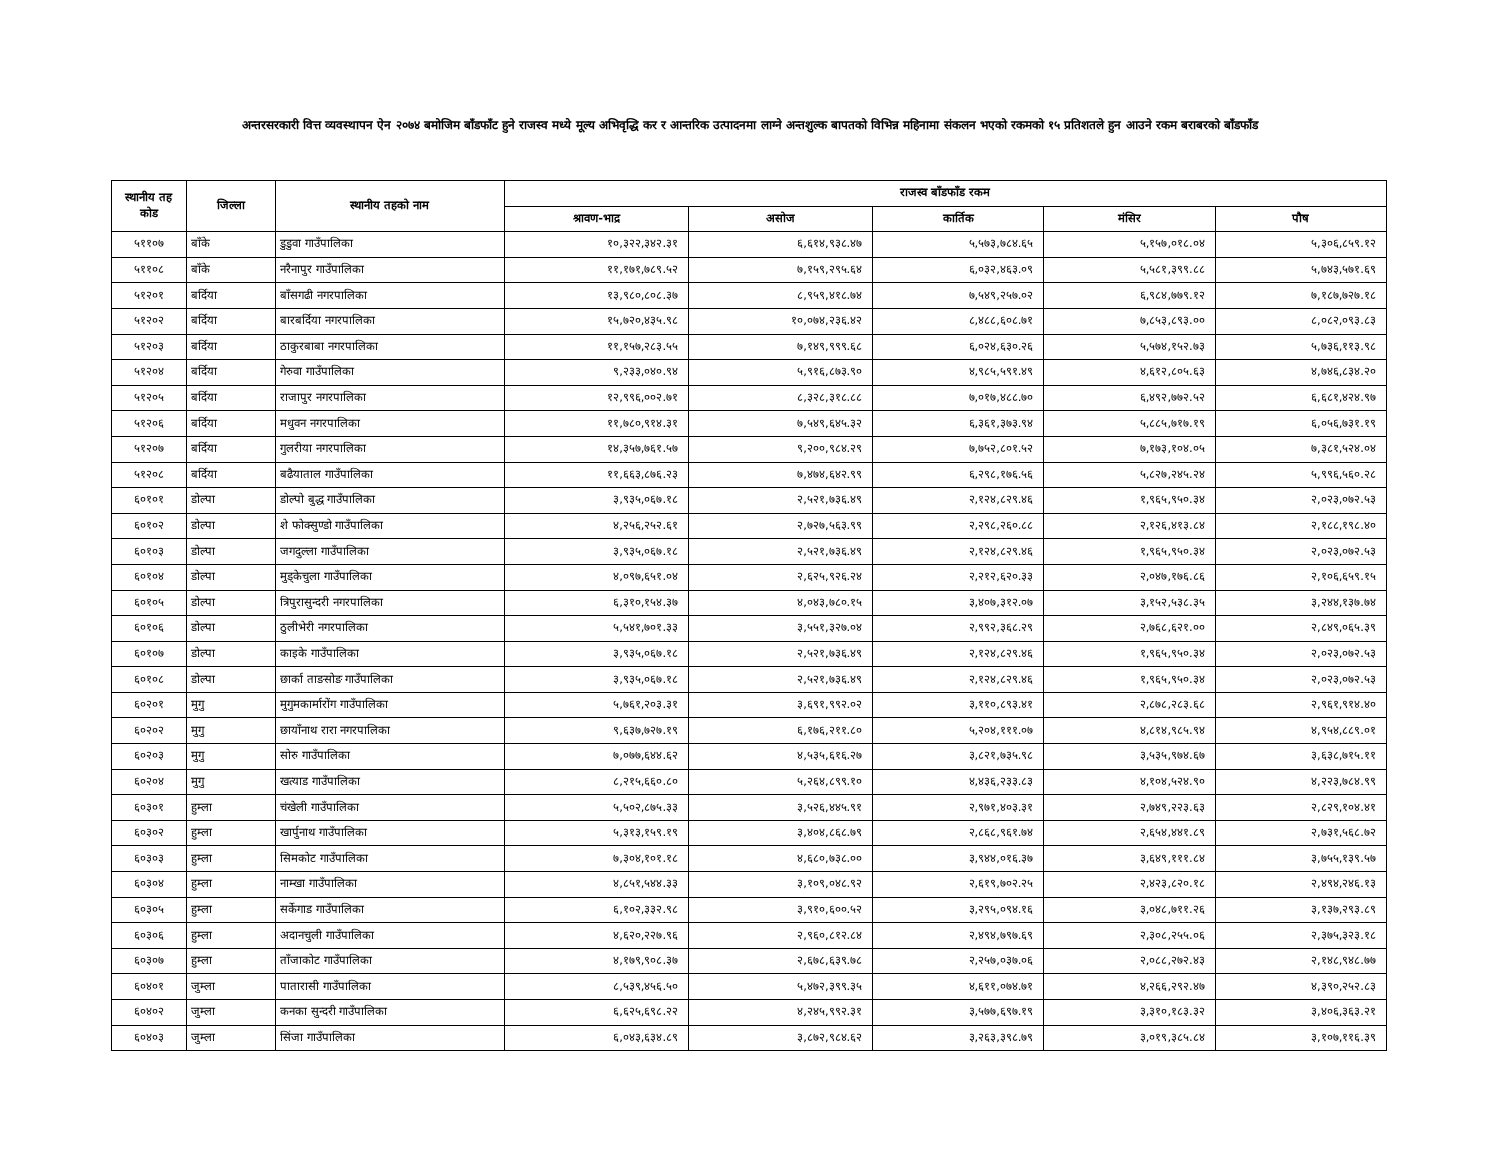अन्तरसरकारी वित्त व्यवस्थापन ऐन २०७४ बमोजिम बाँडफाँट हुने राजस्व मध्ये मूल्य अभिवृद्धि कर र आन्तरिक उत्पादनमा लाग्ने अन्तशुल्क बापतको विभिन्न महिनामा संकलन भएको रकमको १५ प्रतिशतले हुन आउने रकम बराबरको बाँडफाँड
| स्थानीय तह कोड | जिल्ला | स्थानीय तहको नाम | राजस्व बाँडफाँड रकम | | | | |
| --- | --- | --- | --- | --- | --- | --- | --- |
| | | | श्रावण-भाद्र | असोज | कार्तिक | मंसिर | पौष |
| ५११०७ | बाँके | डुडुवा गाउँपालिका | १०,३२२,३४२.३१ | ६,६१४,९३८.४७ | ५,५७३,७८४.६५ | ५,१५७,०१८.०४ | ५,३०६,८५९.१२ |
| ५११०८ | बाँके | नरैनापुर गाउँपालिका | ११,१७१,७८९.५२ | ७,१५९,२९५.६४ | ६,०३२,४६३.०९ | ५,५८१,३९९.८८ | ५,७४३,५७१.६९ |
| ५१२०१ | बर्दिया | बाँसगढी नगरपालिका | १३,९८०,८०८.३७ | ८,९५९,४१८.७४ | ७,५४९,२५७.०२ | ६,९८४,७७९.१२ | ७,१८७,७२७.१८ |
| ५१२०२ | बर्दिया | बारबर्दिया नगरपालिका | १५,७२०,४३५.९८ | १०,०७४,२३६.४२ | ८,४८८,६०८.७१ | ७,८५३,८९३.०० | ८,०८२,०९३.८३ |
| ५१२०३ | बर्दिया | ठाकुरबाबा नगरपालिका | ११,१५७,२८३.५५ | ७,१४९,९९९.६८ | ६,०२४,६३०.२६ | ५,५७४,१५२.७३ | ५,७३६,११३.९८ |
| ५१२०४ | बर्दिया | गेरुवा गाउँपालिका | ९,२३३,०४०.९४ | ५,९१६,८७३.९० | ४,९८५,५९१.४९ | ४,६१२,८०५.६३ | ४,७४६,८३४.२० |
| ५१२०५ | बर्दिया | राजापुर नगरपालिका | १२,९९६,००२.७१ | ८,३२८,३१८.८८ | ७,०१७,४८८.७० | ६,४९२,७७२.५२ | ६,६८१,४२४.९७ |
| ५१२०६ | बर्दिया | मधुवन नगरपालिका | ११,७८०,९१४.३१ | ७,५४९,६४५.३२ | ६,३६१,३७३.९४ | ५,८८५,७१७.१९ | ६,०५६,७३१.१९ |
| ५१२०७ | बर्दिया | गुलरीया नगरपालिका | १४,३५७,७६१.५७ | ९,२००,९८४.२९ | ७,७५२,८०१.५२ | ७,१७३,१०४.०५ | ७,३८१,५२४.०४ |
| ५१२०८ | बर्दिया | बढैयाताल गाउँपालिका | ११,६६३,८७६.२३ | ७,४७४,६४२.९९ | ६,२९८,१७६.५६ | ५,८२७,२४५.२४ | ५,९९६,५६०.२८ |
| ६०१०१ | डोल्पा | डोल्पो बुद्ध गाउँपालिका | ३,९३५,०६७.१८ | २,५२१,७३६.४९ | २,१२४,८२९.४६ | १,९६५,९५०.३४ | २,०२३,०७२.५३ |
| ६०१०२ | डोल्पा | शे फोक्सुण्डो गाउँपालिका | ४,२५६,२५२.६१ | २,७२७,५६३.९९ | २,२९८,२६०.८८ | २,१२६,४१३.८४ | २,१८८,१९८.४० |
| ६०१०३ | डोल्पा | जगदुल्ला गाउँपालिका | ३,९३५,०६७.१८ | २,५२१,७३६.४९ | २,१२४,८२९.४६ | १,९६५,९५०.३४ | २,०२३,०७२.५३ |
| ६०१०४ | डोल्पा | मुड्केचुला गाउँपालिका | ४,०९७,६५१.०४ | २,६२५,९२६.२४ | २,२१२,६२०.३३ | २,०४७,१७६.८६ | २,१०६,६५९.१५ |
| ६०१०५ | डोल्पा | त्रिपुरासुन्दरी नगरपालिका | ६,३१०,१५४.३७ | ४,०४३,७८०.१५ | ३,४०७,३१२.०७ | ३,१५२,५३८.३५ | ३,२४४,१३७.७४ |
| ६०१०६ | डोल्पा | ठुलीभेरी नगरपालिका | ५,५४१,७०१.३३ | ३,५५१,३२७.०४ | २,९९२,३६८.२९ | २,७६८,६२१.०० | २,८४९,०६५.३९ |
| ६०१०७ | डोल्पा | काइके गाउँपालिका | ३,९३५,०६७.१८ | २,५२१,७३६.४९ | २,१२४,८२९.४६ | १,९६५,९५०.३४ | २,०२३,०७२.५३ |
| ६०१०८ | डोल्पा | छार्का ताङसोङ गाउँपालिका | ३,९३५,०६७.१८ | २,५२१,७३६.४९ | २,१२४,८२९.४६ | १,९६५,९५०.३४ | २,०२३,०७२.५३ |
| ६०२०१ | मुगु | मुगुमकार्मारोंग गाउँपालिका | ५,७६१,२०३.३१ | ३,६९१,९९२.०२ | ३,११०,८९३.४१ | २,८७८,२८३.६८ | २,९६१,९१४.४० |
| ६०२०२ | मुगु | छायाँनाथ रारा नगरपालिका | ९,६३७,७२७.१९ | ६,१७६,२११.८० | ५,२०४,१११.०७ | ४,८१४,९८५.९४ | ४,९५४,८८९.०१ |
| ६०२०३ | मुगु | सोरु गाउँपालिका | ७,०७७,६४४.६२ | ४,५३५,६१६.२७ | ३,८२१,७३५.९८ | ३,५३५,९७४.६७ | ३,६३८,७१५.११ |
| ६०२०४ | मुगु | खत्याड गाउँपालिका | ८,२१५,६६०.८० | ५,२६४,८९९.१० | ४,४३६,२३३.८३ | ४,१०४,५२४.९० | ४,२२३,७८४.९९ |
| ६०३०१ | हुम्ला | चंखेली गाउँपालिका | ५,५०२,८७५.३३ | ३,५२६,४४५.९१ | २,९७१,४०३.३१ | २,७४९,२२३.६३ | २,८२९,१०४.४१ |
| ६०३०२ | हुम्ला | खार्पुनाथ गाउँपालिका | ५,३१३,१५९.१९ | ३,४०४,८६८.७९ | २,८६८,९६१.७४ | २,६५४,४४१.८९ | २,७३१,५६८.७२ |
| ६०३०३ | हुम्ला | सिमकोट गाउँपालिका | ७,३०४,१०१.१८ | ४,६८०,७३८.०० | ३,९४४,०१६.३७ | ३,६४९,१११.८४ | ३,७५५,१३९.५७ |
| ६०३०४ | हुम्ला | नाम्खा गाउँपालिका | ४,८५१,५४४.३३ | ३,१०९,०४८.९२ | २,६१९,७०२.२५ | २,४२३,८२०.१८ | २,४९४,२४६.१३ |
| ६०३०५ | हुम्ला | सर्केगाड गाउँपालिका | ६,१०२,३३२.९८ | ३,९१०,६००.५२ | ३,२९५,०९४.१६ | ३,०४८,७११.२६ | ३,१३७,२९३.८९ |
| ६०३०६ | हुम्ला | अदानचुली गाउँपालिका | ४,६२०,२२७.९६ | २,९६०,८१२.८४ | २,४९४,७९७.६९ | २,३०८,२५५.०६ | २,३७५,३२३.१८ |
| ६०३०७ | हुम्ला | ताँजाकोट गाउँपालिका | ४,१७९,९०८.३७ | २,६७८,६३९.७८ | २,२५७,०३७.०६ | २,०८८,२७२.४३ | २,१४८,९४८.७७ |
| ६०४०१ | जुम्ला | पातारासी गाउँपालिका | ८,५३९,४५६.५० | ५,४७२,३९९.३५ | ४,६११,०७४.७१ | ४,२६६,२९२.४७ | ४,३९०,२५२.८३ |
| ६०४०२ | जुम्ला | कनका सुन्दरी गाउँपालिका | ६,६२५,६९८.२२ | ४,२४५,९९२.३१ | ३,५७७,६९७.१९ | ३,३१०,१८३.३२ | ३,४०६,३६३.२१ |
| ६०४०३ | जुम्ला | सिंजा गाउँपालिका | ६,०४३,६३४.८९ | ३,८७२,९८४.६२ | ३,२६३,३९८.७९ | ३,०१९,३८५.८४ | ३,१०७,११६.३९ |